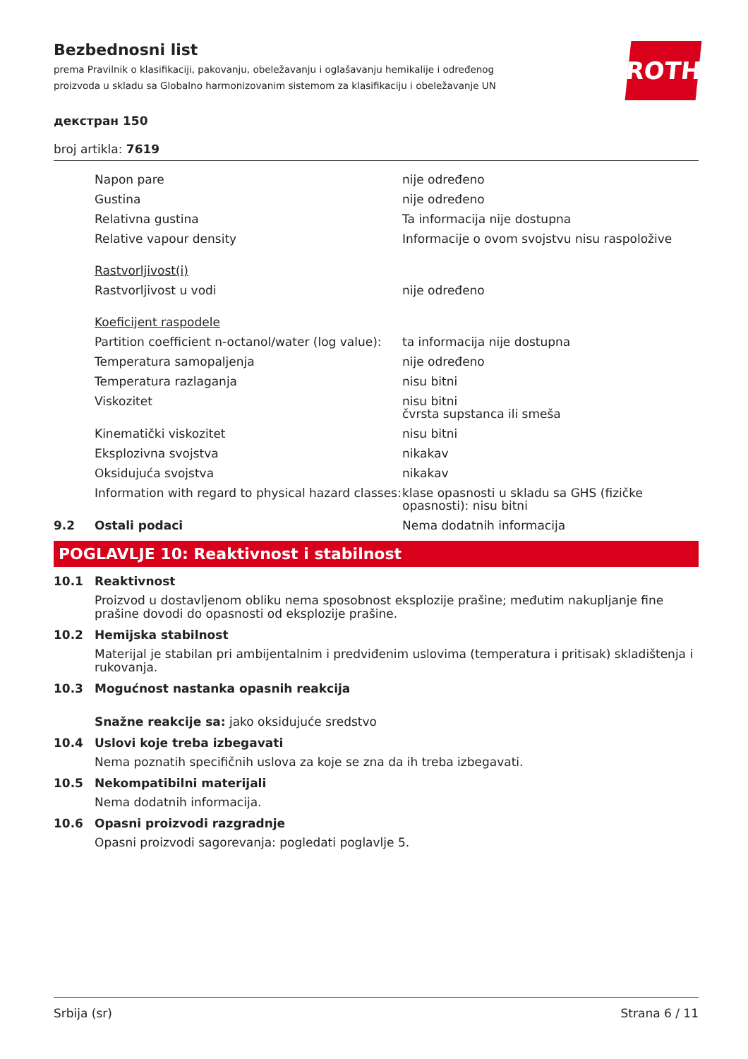Bezbednosni list
prema Pravilnik o klasifikaciji, pakovanju, obeležavanju i oglašavanju hemikalije i određenog proizvoda u skladu sa Globalno harmonizovanim sistemom za klasifikaciju i obeležavanje UN
ROTH
декстран 150
broj artikla: 7619
| | Napon pare | nije određeno |
| | Gustina | nije određeno |
| | Relativna gustina | Ta informacija nije dostupna |
| | Relative vapour density | Informacije o ovom svojstvu nisu raspoložive |
| | Rastvorljivost(i) | |
| | Rastvorljivost u vodi | nije određeno |
| | Koeficijent raspodele | |
| | Partition coefficient n-octanol/water (log value): | ta informacija nije dostupna |
| | Temperatura samopaljenja | nije određeno |
| | Temperatura razlaganja | nisu bitni |
| | Viskozitet | nisu bitni čvrsta supstanca ili smeša |
| | Kinematički viskozitet | nisu bitni |
| | Eksplozivna svojstva | nikakav |
| | Oksidujuća svojstva | nikakav |
| | Information with regard to physical hazard classes: | klase opasnosti u skladu sa GHS (fizičke opasnosti): nisu bitni |
| 9.2 | Ostali podaci | Nema dodatnih informacija |
POGLAVLJE 10: Reaktivnost i stabilnost
10.1 Reaktivnost
Proizvod u dostavljenom obliku nema sposobnost eksplozije prašine; međutim nakupljanje fine prašine dovodi do opasnosti od eksplozije prašine.
10.2 Hemijska stabilnost
Materijal je stabilan pri ambijentalnim i predviđenim uslovima (temperatura i pritisak) skladištenja i rukovanja.
10.3 Mogućnost nastanka opasnih reakcija
Snažne reakcije sa: jako oksidujuće sredstvo
10.4 Uslovi koje treba izbegavati
Nema poznatih specifičnih uslova za koje se zna da ih treba izbegavati.
10.5 Nekompatibilni materijali
Nema dodatnih informacija.
10.6 Opasni proizvodi razgradnje
Opasni proizvodi sagorevanja: pogledati poglavlje 5.
Srbija (sr) Strana 6 / 11